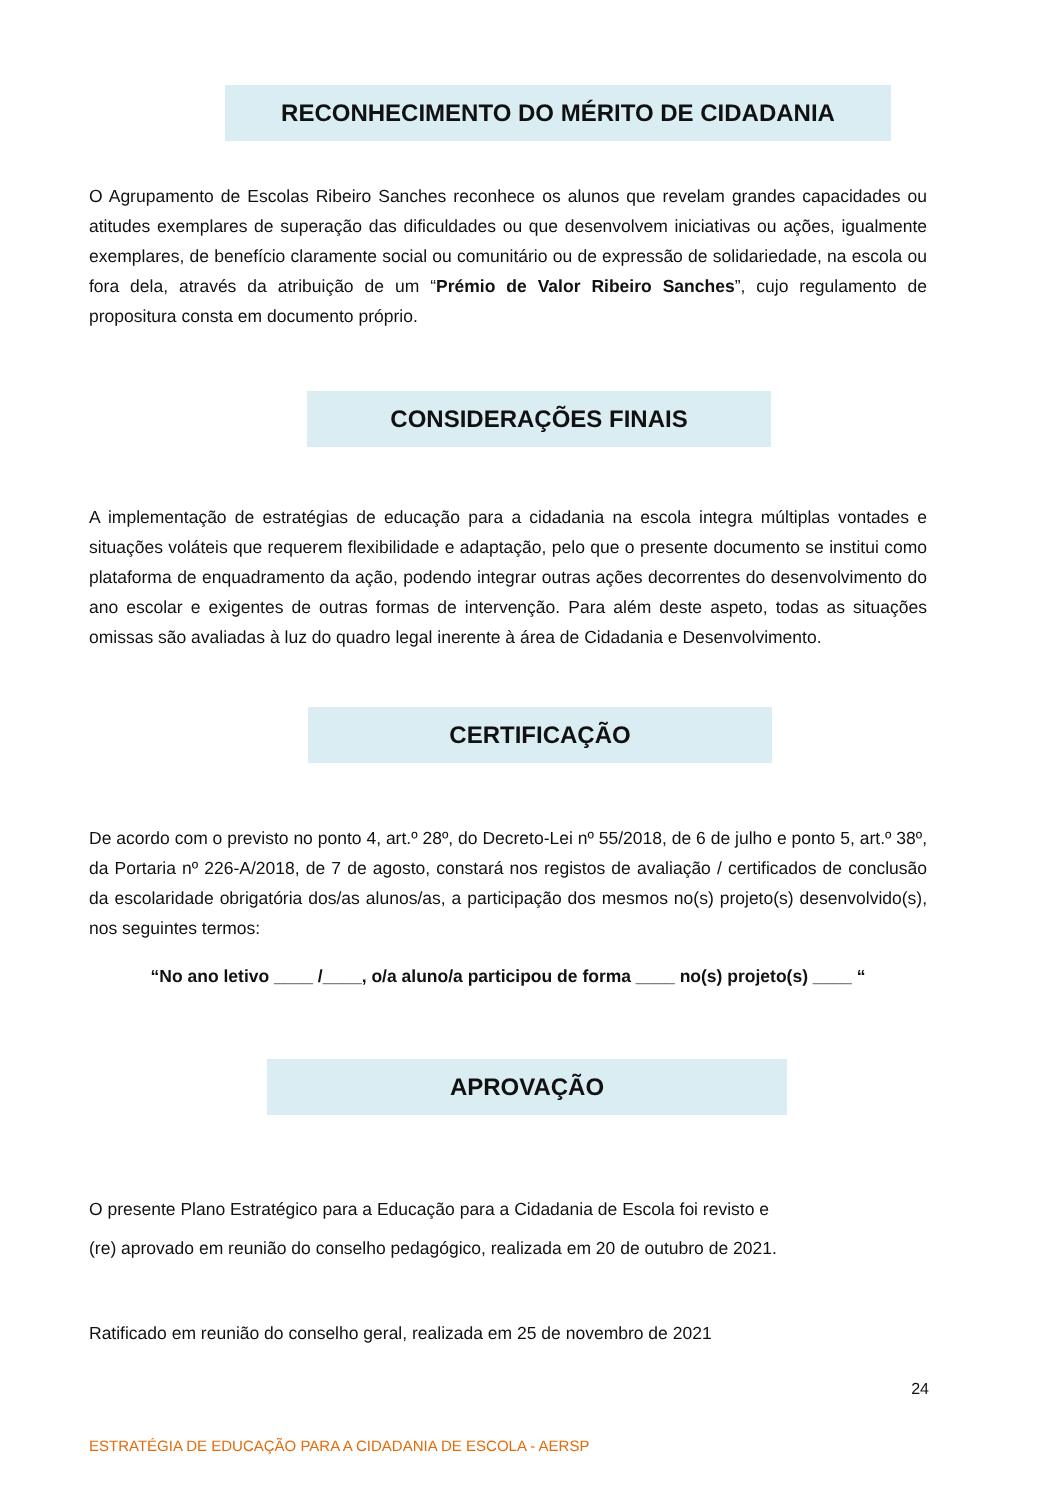RECONHECIMENTO DO MÉRITO DE CIDADANIA
O Agrupamento de Escolas Ribeiro Sanches reconhece os alunos que revelam grandes capacidades ou atitudes exemplares de superação das dificuldades ou que desenvolvem iniciativas ou ações, igualmente exemplares, de benefício claramente social ou comunitário ou de expressão de solidariedade, na escola ou fora dela, através da atribuição de um “Prémio de Valor Ribeiro Sanches”, cujo regulamento de propositura consta em documento próprio.
CONSIDERAÇÕES FINAIS
A implementação de estratégias de educação para a cidadania na escola integra múltiplas vontades e situações voláteis que requerem flexibilidade e adaptação, pelo que o presente documento se institui como plataforma de enquadramento da ação, podendo integrar outras ações decorrentes do desenvolvimento do ano escolar e exigentes de outras formas de intervenção. Para além deste aspeto, todas as situações omissas são avaliadas à luz do quadro legal inerente à área de Cidadania e Desenvolvimento.
CERTIFICAÇÃO
De acordo com o previsto no ponto 4, art.º 28º, do Decreto-Lei nº 55/2018, de 6 de julho e ponto 5, art.º 38º, da Portaria nº 226-A/2018, de 7 de agosto, constará nos registos de avaliação / certificados de conclusão da escolaridade obrigatória dos/as alunos/as, a participação dos mesmos no(s) projeto(s) desenvolvido(s), nos seguintes termos:
“No ano letivo ____ /____, o/a aluno/a participou de forma ____ no(s) projeto(s) ____ “
APROVAÇÃO
O presente Plano Estratégico para a Educação para a Cidadania de Escola foi revisto e
(re) aprovado em reunião do conselho pedagógico, realizada em 20 de outubro de 2021.
Ratificado em reunião do conselho geral, realizada em 25 de novembro de 2021
24
ESTRATÉGIA DE EDUCAÇÃO PARA A CIDADANIA DE ESCOLA - AERSP